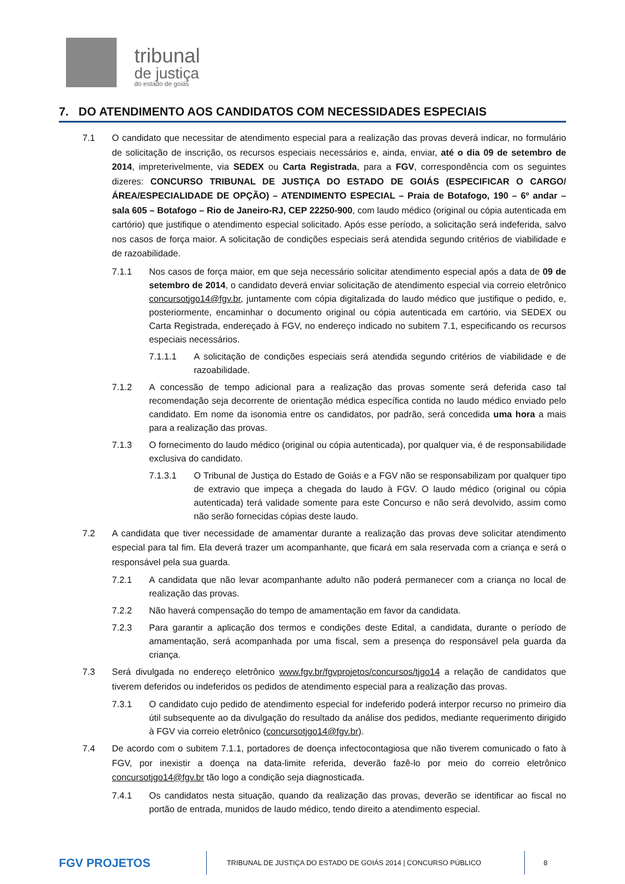tribunal
de justiça
do estado de goiás
7. DO ATENDIMENTO AOS CANDIDATOS COM NECESSIDADES ESPECIAIS
7.1 O candidato que necessitar de atendimento especial para a realização das provas deverá indicar, no formulário de solicitação de inscrição, os recursos especiais necessários e, ainda, enviar, até o dia 09 de setembro de 2014, impreterivelmente, via SEDEX ou Carta Registrada, para a FGV, correspondência com os seguintes dizeres: CONCURSO TRIBUNAL DE JUSTIÇA DO ESTADO DE GOIÁS (ESPECIFICAR O CARGO/ÁREA/ESPECIALIDADE DE OPÇÃO) – ATENDIMENTO ESPECIAL – Praia de Botafogo, 190 – 6º andar – sala 605 – Botafogo – Rio de Janeiro-RJ, CEP 22250-900, com laudo médico (original ou cópia autenticada em cartório) que justifique o atendimento especial solicitado. Após esse período, a solicitação será indeferida, salvo nos casos de força maior. A solicitação de condições especiais será atendida segundo critérios de viabilidade e de razoabilidade.
7.1.1 Nos casos de força maior, em que seja necessário solicitar atendimento especial após a data de 09 de setembro de 2014, o candidato deverá enviar solicitação de atendimento especial via correio eletrônico concursotjgo14@fgv.br, juntamente com cópia digitalizada do laudo médico que justifique o pedido, e, posteriormente, encaminhar o documento original ou cópia autenticada em cartório, via SEDEX ou Carta Registrada, endereçado à FGV, no endereço indicado no subitem 7.1, especificando os recursos especiais necessários.
7.1.1.1 A solicitação de condições especiais será atendida segundo critérios de viabilidade e de razoabilidade.
7.1.2 A concessão de tempo adicional para a realização das provas somente será deferida caso tal recomendação seja decorrente de orientação médica específica contida no laudo médico enviado pelo candidato. Em nome da isonomia entre os candidatos, por padrão, será concedida uma hora a mais para a realização das provas.
7.1.3 O fornecimento do laudo médico (original ou cópia autenticada), por qualquer via, é de responsabilidade exclusiva do candidato.
7.1.3.1 O Tribunal de Justiça do Estado de Goiás e a FGV não se responsabilizam por qualquer tipo de extravio que impeça a chegada do laudo à FGV. O laudo médico (original ou cópia autenticada) terá validade somente para este Concurso e não será devolvido, assim como não serão fornecidas cópias deste laudo.
7.2 A candidata que tiver necessidade de amamentar durante a realização das provas deve solicitar atendimento especial para tal fim. Ela deverá trazer um acompanhante, que ficará em sala reservada com a criança e será o responsável pela sua guarda.
7.2.1 A candidata que não levar acompanhante adulto não poderá permanecer com a criança no local de realização das provas.
7.2.2 Não haverá compensação do tempo de amamentação em favor da candidata.
7.2.3 Para garantir a aplicação dos termos e condições deste Edital, a candidata, durante o período de amamentação, será acompanhada por uma fiscal, sem a presença do responsável pela guarda da criança.
7.3 Será divulgada no endereço eletrônico www.fgv.br/fgvprojetos/concursos/tjgo14 a relação de candidatos que tiverem deferidos ou indeferidos os pedidos de atendimento especial para a realização das provas.
7.3.1 O candidato cujo pedido de atendimento especial for indeferido poderá interpor recurso no primeiro dia útil subsequente ao da divulgação do resultado da análise dos pedidos, mediante requerimento dirigido à FGV via correio eletrônico (concursotjgo14@fgv.br).
7.4 De acordo com o subitem 7.1.1, portadores de doença infectocontagiosa que não tiverem comunicado o fato à FGV, por inexistir a doença na data-limite referida, deverão fazê-lo por meio do correio eletrônico concursotjgo14@fgv.br tão logo a condição seja diagnosticada.
7.4.1 Os candidatos nesta situação, quando da realização das provas, deverão se identificar ao fiscal no portão de entrada, munidos de laudo médico, tendo direito a atendimento especial.
FGV PROJETOS
TRIBUNAL DE JUSTIÇA DO ESTADO DE GOIÁS 2014 | CONCURSO PÚBLICO
8